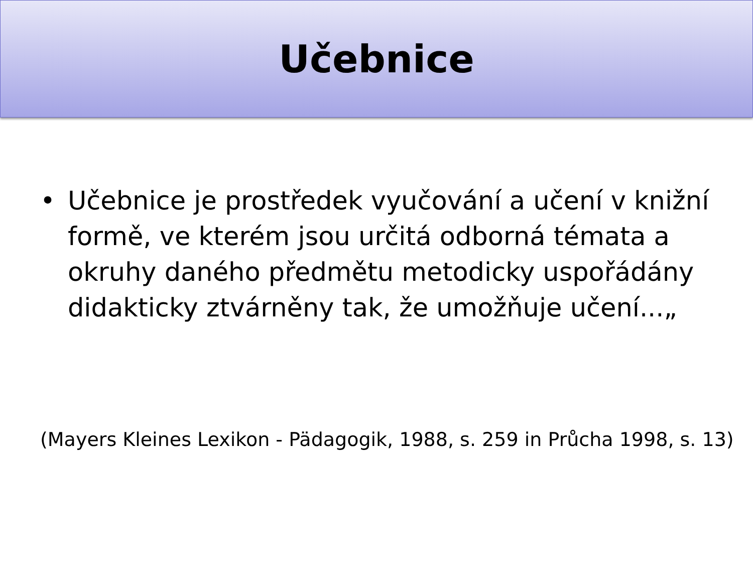Učebnice
• Učebnice je prostředek vyučování a učení v knižní formě, ve kterém jsou určitá odborná témata a okruhy daného předmětu metodicky uspořádány didakticky ztvárněny tak, že umožňuje učení...„
(Mayers Kleines Lexikon - Pädagogik, 1988, s. 259 in Průcha 1998, s. 13)